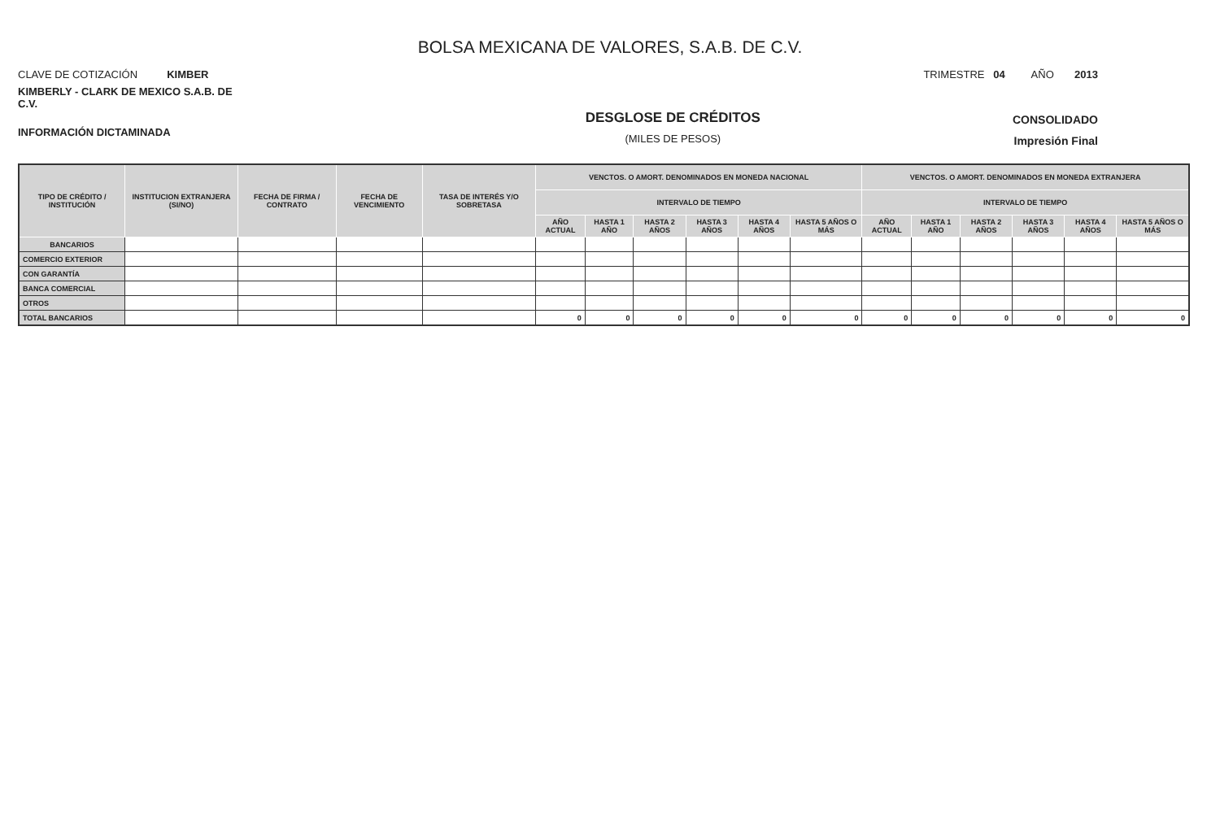BOLSA MEXICANA DE VALORES, S.A.B. DE C.V.
CLAVE DE COTIZACIÓN KIMBER
TRIMESTRE 04 AÑO 2013
KIMBERLY - CLARK DE MEXICO S.A.B. DE C.V.
INFORMACIÓN DICTAMINADA
DESGLOSE DE CRÉDITOS
(MILES DE PESOS)
CONSOLIDADO
Impresión Final
| TIPO DE CRÉDITO / INSTITUCIÓN | INSTITUCION EXTRANJERA (SI/NO) | FECHA DE FIRMA / CONTRATO | FECHA DE VENCIMIENTO | TASA DE INTERÉS Y/O SOBRETASA | VENCTOS. O AMORT. DENOMINADOS EN MONEDA NACIONAL | | | | | | VENCTOS. O AMORT. DENOMINADOS EN MONEDA EXTRANJERA | | | | | |
| --- | --- | --- | --- | --- | --- | --- | --- | --- | --- | --- | --- | --- | --- | --- | --- | --- |
| | | | | | INTERVALO DE TIEMPO | | | | | | INTERVALO DE TIEMPO | | | | | |
| | | | | | AÑO ACTUAL | HASTA 1 AÑO | HASTA 2 AÑOS | HASTA 3 AÑOS | HASTA 4 AÑOS | HASTA 5 AÑOS O MÁS | AÑO ACTUAL | HASTA 1 AÑO | HASTA 2 AÑOS | HASTA 3 AÑOS | HASTA 4 AÑOS | HASTA 5 AÑOS O MÁS |
| BANCARIOS | | | | | | | | | | | | | | | | |
| COMERCIO EXTERIOR | | | | | | | | | | | | | | | | |
| CON GARANTÍA | | | | | | | | | | | | | | | | |
| BANCA COMERCIAL | | | | | | | | | | | | | | | | |
| OTROS | | | | | | | | | | | | | | | | |
| TOTAL BANCARIOS | | | | | 0 | 0 | 0 | 0 | 0 | 0 | 0 | 0 | 0 | 0 | 0 | 0 |